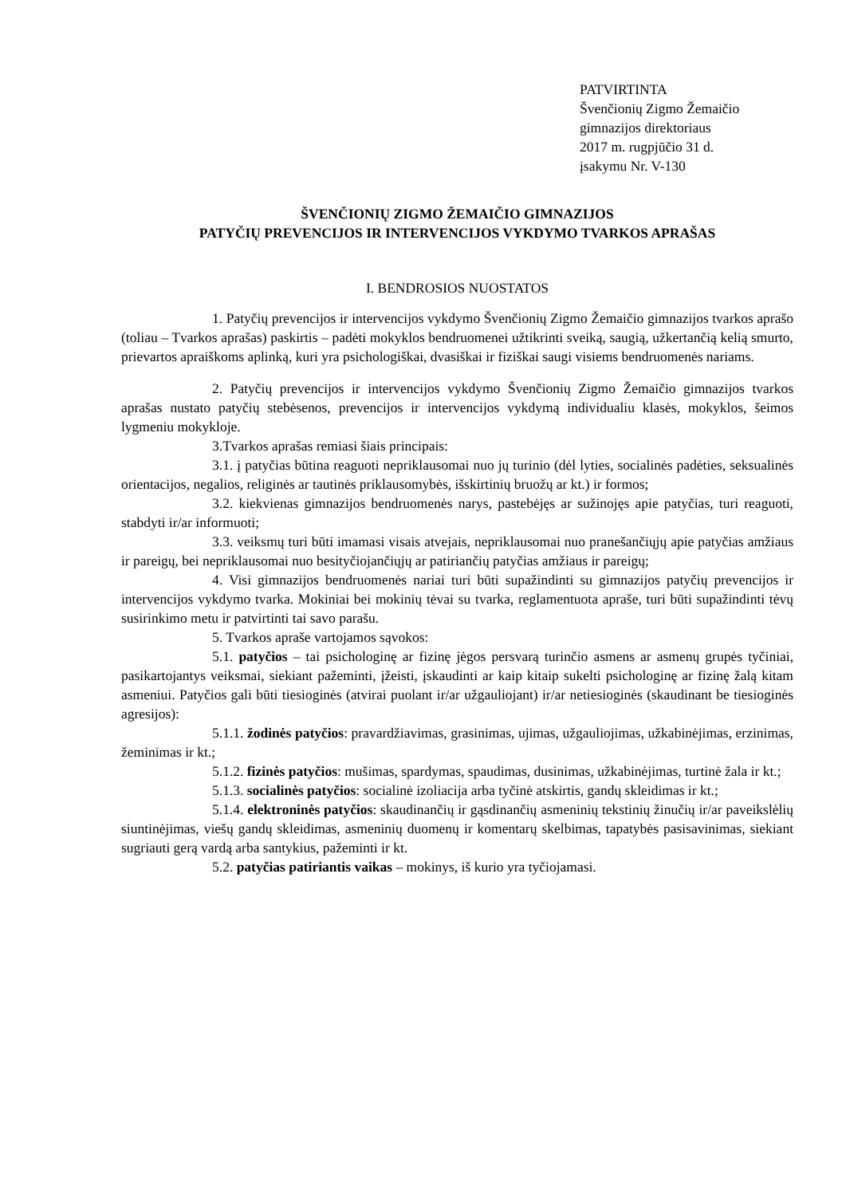PATVIRTINTA
Švenčionių Zigmo Žemaičio
gimnazijos direktoriaus
2017 m. rugpjūčio 31 d.
įsakymu Nr. V-130
ŠVENČIONIŲ ZIGMO ŽEMAIČIO GIMNAZIJOS
PATYČIŲ PREVENCIJOS IR INTERVENCIJOS VYKDYMO TVARKOS APRAŠAS
I. BENDROSIOS NUOSTATOS
1. Patyčių prevencijos ir intervencijos vykdymo Švenčionių Zigmo Žemaičio gimnazijos tvarkos aprašo (toliau – Tvarkos aprašas) paskirtis – padėti mokyklos bendruomenei užtikrinti sveiką, saugią, užkertančią kelią smurto, prievartos apraiškoms aplinką, kuri yra psichologiškai, dvasiškai ir fiziškai saugi visiems bendruomenės nariams.
2. Patyčių prevencijos ir intervencijos vykdymo Švenčionių Zigmo Žemaičio gimnazijos tvarkos aprašas nustato patyčių stebėsenos, prevencijos ir intervencijos vykdymą individualiu klasės, mokyklos, šeimos lygmeniu mokykloje.
3.Tvarkos aprašas remiasi šiais principais:
3.1. į patyčias būtina reaguoti nepriklausomai nuo jų turinio (dėl lyties, socialinės padėties, seksualinės orientacijos, negalios, religinės ar tautinės priklausomybės, išskirtinių bruožų ar kt.) ir formos;
3.2. kiekvienas gimnazijos bendruomenės narys, pastebėjęs ar sužinojęs apie patyčias, turi reaguoti, stabdyti ir/ar informuoti;
3.3. veiksmų turi būti imamasi visais atvejais, nepriklausomai nuo pranešančiųjų apie patyčias amžiaus ir pareigų, bei nepriklausomai nuo besityčiojančiųjų ar patiriančių patyčias amžiaus ir pareigų;
4. Visi gimnazijos bendruomenės nariai turi būti supažindinti su gimnazijos patyčių prevencijos ir intervencijos vykdymo tvarka. Mokiniai bei mokinių tėvai su tvarka, reglamentuota apraše, turi būti supažindinti tėvų susirinkimo metu ir patvirtinti tai savo parašu.
5. Tvarkos apraše vartojamos sąvokos:
5.1. patyčios – tai psichologinę ar fizinę jėgos persvarą turinčio asmens ar asmenų grupės tyčiniai, pasikartojantys veiksmai, siekiant pažeminti, įžeisti, įskaudinti ar kaip kitaip sukelti psichologinę ar fizinę žalą kitam asmeniui. Patyčios gali būti tiesioginės (atvirai puolant ir/ar užgauliojant) ir/ar netiesioginės (skaudinant be tiesioginės agresijos):
5.1.1. žodinės patyčios: pravardžiavimas, grasinimas, ujimas, užgauliojimas, užkabinėjimas, erzinimas, žeminimas ir kt.;
5.1.2. fizinės patyčios: mušimas, spardymas, spaudimas, dusinimas, užkabinėjimas, turtinė žala ir kt.;
5.1.3. socialinės patyčios: socialinė izoliacija arba tyčinė atskirtis, gandų skleidimas ir kt.;
5.1.4. elektroninės patyčios: skaudinančių ir gąsdinančių asmeninių tekstinių žinučių ir/ar paveikslėlių siuntinėjimas, viešų gandų skleidimas, asmeninių duomenų ir komentarų skelbimas, tapatybės pasisavinimas, siekiant sugriauti gerą vardą arba santykius, pažeminti ir kt.
5.2. patyčias patiriantis vaikas – mokinys, iš kurio yra tyčiojamasi.